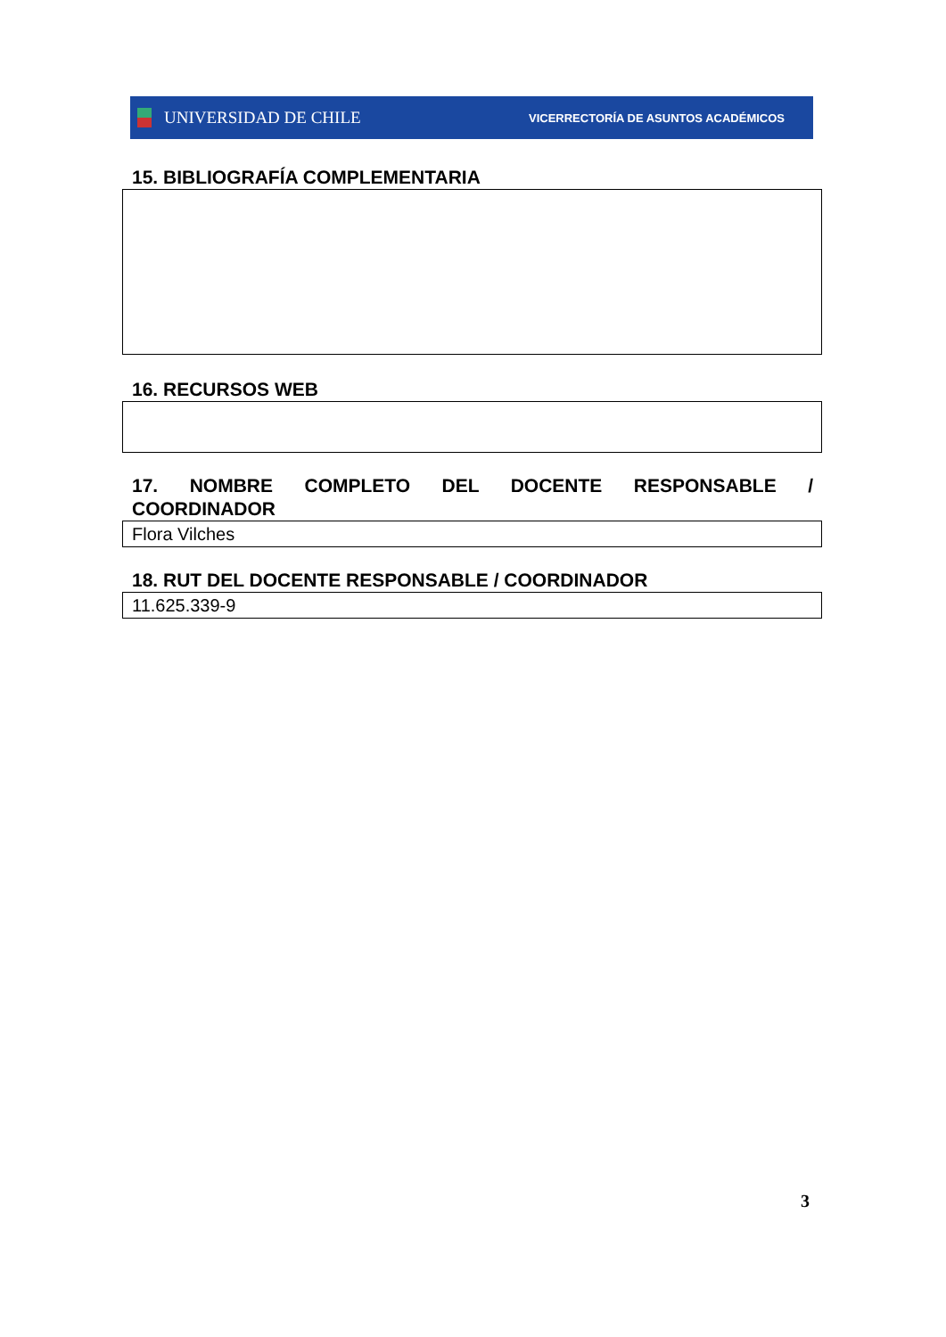UNIVERSIDAD DE CHILE
VICERRECTORÍA DE ASUNTOS ACADÉMICOS
15. BIBLIOGRAFÍA COMPLEMENTARIA
16. RECURSOS WEB
17. NOMBRE COMPLETO DEL DOCENTE RESPONSABLE /
COORDINADOR
Flora Vilches
18. RUT DEL DOCENTE RESPONSABLE / COORDINADOR
11.625.339-9
3